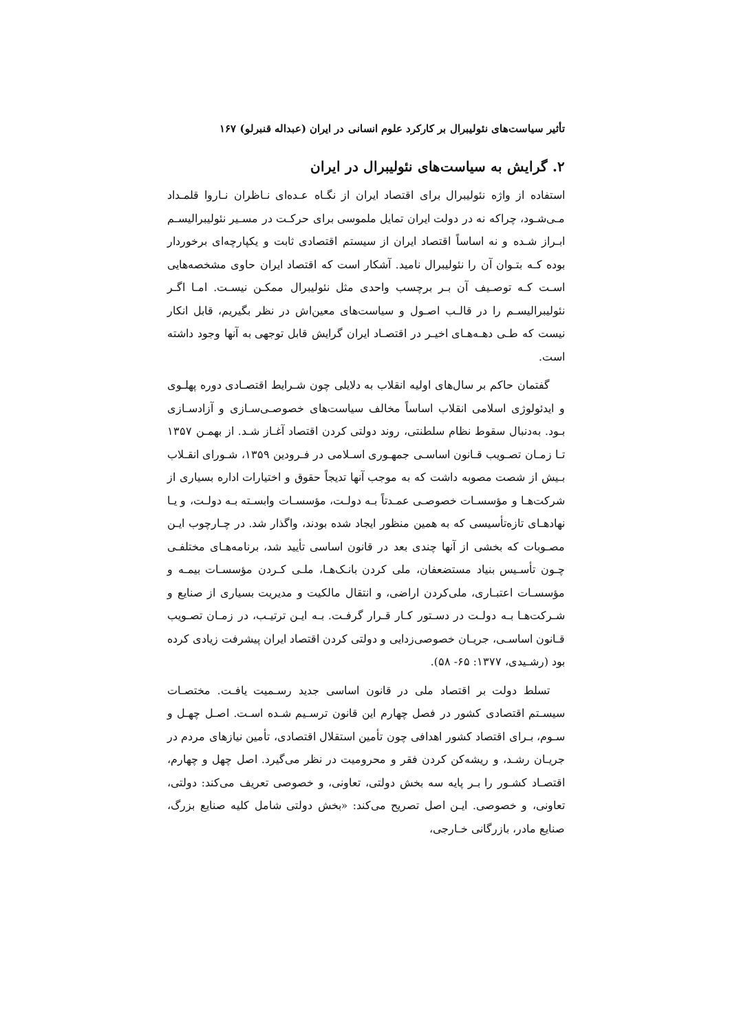تأثیر سیاست‌های نئولیبرال بر کارکرد علوم انسانی در ایران (عبداله قنبرلو) ۱۶۷
۲. گرایش به سیاست‌های نئولیبرال در ایران
استفاده از واژه نئولیبرال برای اقتصاد ایران از نگـاه عـده‌ای نـاظران نـاروا قلمـداد مـی‌شـود، چراکه نه در دولت ایران تمایل ملموسی برای حرکـت در مسـیر نئولیبرالیسـم ابـراز شـده و نه اساساً اقتصاد ایران از سیستم اقتصادی ثابت و یکپارچه‌ای برخوردار بوده کـه بتـوان آن را نئولیبرال نامید. آشکار است که اقتصاد ایران حاوی مشخصه‌هایی اسـت کـه توصـیف آن بـر برچسب واحدی مثل نئولیبرال ممکـن نیسـت. امـا اگـر نئولیبرالیسـم را در قالـب اصـول و سیاست‌های معین‌اش در نظر بگیریم، قابل انکار نیست که طـی دهـه‌هـای اخیـر در اقتصـاد ایران گرایش قابل توجهی به آنها وجود داشته است.
گفتمان حاکم بر سال‌های اولیه انقلاب به دلایلی چون شـرایط اقتصـادی دوره پهلـوی و ایدئولوژی اسلامی انقلاب اساساً مخالف سیاست‌های خصوصـی‌سـازی و آزادسـازی بـود. به‌دنبال سقوط نظام سلطنتی، روند دولتی کردن اقتصاد آغـاز شـد. از بهمـن ۱۳۵۷ تـا زمـان تصـویب قـانون اساسـی جمهـوری اسـلامی در فـرودین ۱۳۵۹، شـورای انقـلاب بـیش از شصت مصوبه داشت که به موجب آنها تدیجاً حقوق و اختیارات اداره بسیاری از شرکت‌هـا و مؤسسـات خصوصـی عمـدتاً بـه دولـت، مؤسسـات وابسـته بـه دولـت، و یـا نهادهـای تازه‌تأسیسی که به همین منظور ایجاد شده بودند، واگذار شد. در چـارچوب ایـن مصـوبات که بخشی از آنها چندی بعد در قانون اساسی تأیید شد، برنامه‌هـای مختلفـی چـون تأسـیس بنیاد مستضعفان، ملی کردن بانـک‌هـا، ملـی کـردن مؤسسـات بیمـه و مؤسسـات اعتبـاری، ملی‌کردن اراضی، و انتقال مالکیت و مدیریت بسیاری از صنایع و شـرکت‌هـا بـه دولـت در دسـتور کـار قـرار گرفـت. بـه ایـن ترتیـب، در زمـان تصـویب قـانون اساسـی، جریـان خصوصی‌زدایی و دولتی کردن اقتصاد ایران پیشرفت زیادی کرده بود (رشـیدی، ۱۳۷۷: ۶۵- ۵۸).
تسلط دولت بر اقتصاد ملی در قانون اساسی جدید رسـمیت یافـت. مختصـات سیسـتم اقتصادی کشور در فصل چهارم این قانون ترسـیم شـده اسـت. اصـل چهـل و سـوم، بـرای اقتصاد کشور اهدافی چون تأمین استقلال اقتصادی، تأمین نیازهای مردم در جریـان رشـد، و ریشه‌کن کردن فقر و محرومیت در نظر می‌گیرد. اصل چهل و چهارم، اقتصـاد کشـور را بـر پایه سه بخش دولتی، تعاونی، و خصوصی تعریف می‌کند: دولتی، تعاونی، و خصوصی. ایـن اصل تصریح می‌کند: «بخش دولتی شامل کلیه صنایع بزرگ، صنایع مادر، بازرگانی خـارجی،